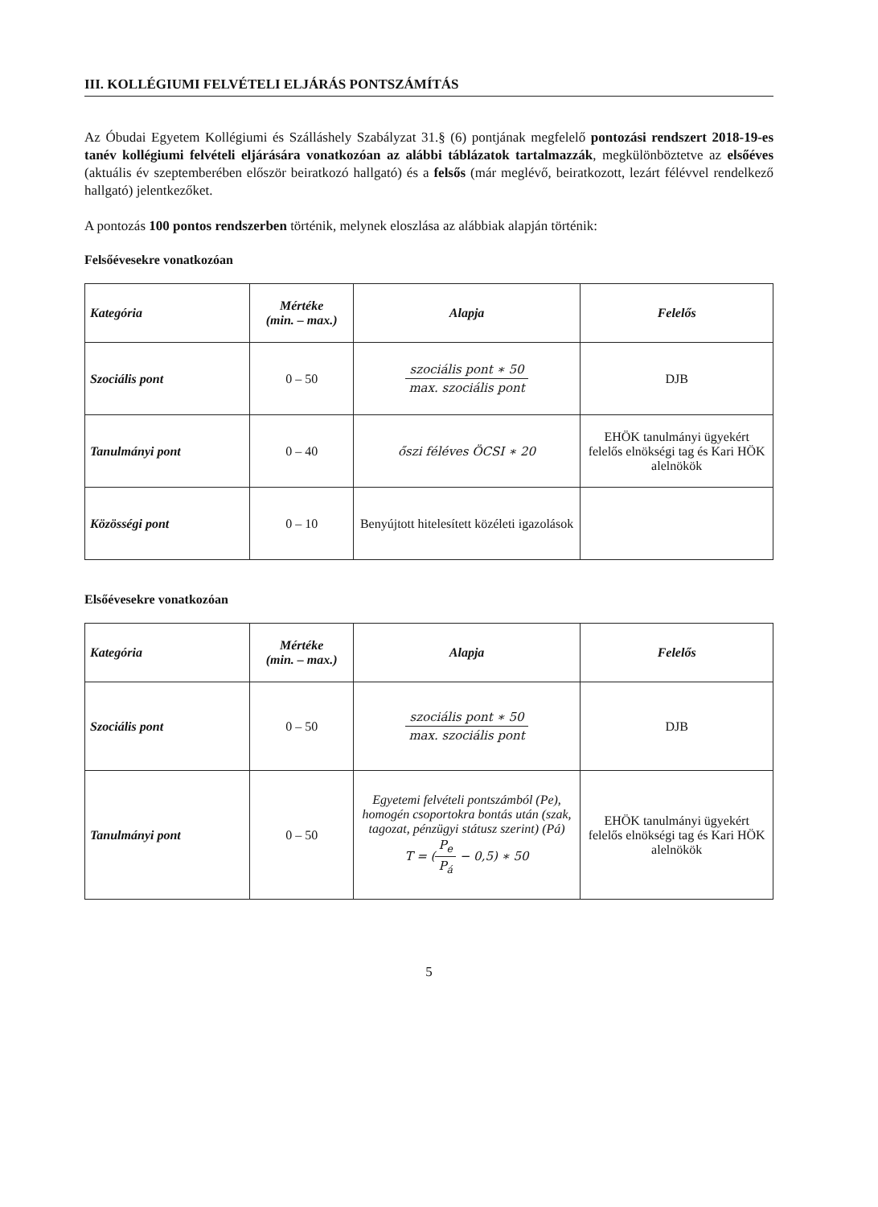III. KOLLÉGIUMI FELVÉTELI ELJÁRÁS PONTSZÁMÍTÁS
Az Óbudai Egyetem Kollégiumi és Szálláshely Szabályzat 31.§ (6) pontjának megfelelő pontozási rendszert 2018-19-es tanév kollégiumi felvételi eljárására vonatkozóan az alábbi táblázatok tartalmazzák, megkülönböztetve az elsőéves (aktuális év szeptemberében először beiratkozó hallgató) és a felsős (már meglévő, beiratkozott, lezárt félévvel rendelkező hallgató) jelentkezőket.
A pontozás 100 pontos rendszerben történik, melynek eloszlása az alábbiak alapján történik:
Felsőévesekre vonatkozóan
| Kategória | Mértéke (min. – max.) | Alapja | Felelős |
| --- | --- | --- | --- |
| Szociális pont | 0 – 50 | szociális pont ∗ 50 max. szociális pont | DJB |
| Tanulmányi pont | 0 – 40 | őszi féléves ÖCSI ∗ 20 | EHÖK tanulmányi ügyekért felelős elnökségi tag és Kari HÖK alelnökök |
| Közösségi pont | 0 – 10 | Benyújtott hitelesített közéleti igazolások | |
Elsőévesekre vonatkozóan
| Kategória | Mértéke (min. – max.) | Alapja | Felelős |
| --- | --- | --- | --- |
| Szociális pont | 0 – 50 | szociális pont ∗ 50 max. szociális pont | DJB |
| Tanulmányi pont | 0 – 50 | Egyetemi felvételi pontszámból (Pe), homogén csoportokra bontás után (szak, tagozat, pénzügyi státusz szerint) (Pá) T = ( P<sub>e</sub> P<sub>á</sub> − 0,5) ∗ 50 | EHÖK tanulmányi ügyekért felelős elnökségi tag és Kari HÖK alelnökök |
5